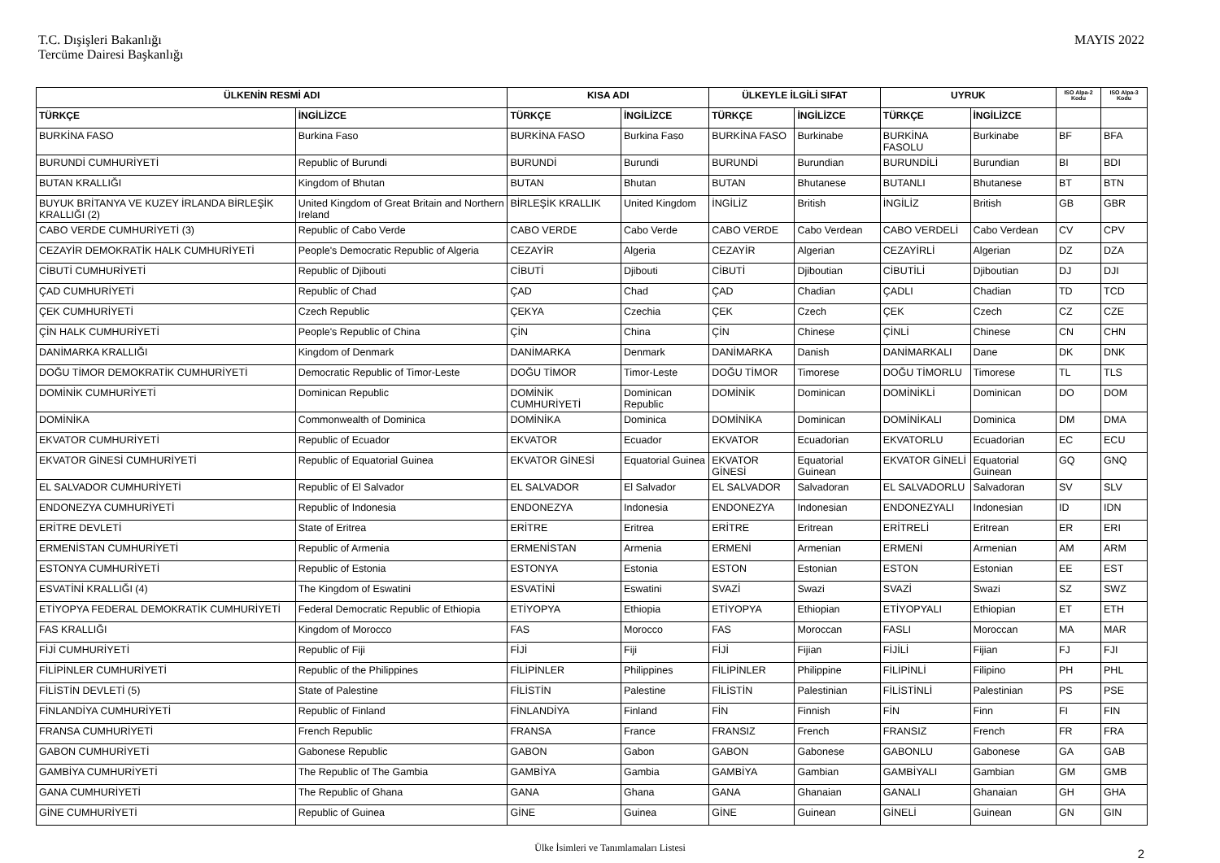T.C. Dışişleri Bakanlığı
Tercüme Dairesi Başkanlığı
MAYIS 2022
| ÜLKENİN RESMİ ADI | | KISA ADI | | ÜLKEYLE İLGİLİ SIFAT | | UYRUK | | ISO Alpa-2 Kodu | ISO Alpa-3 Kodu |
| --- | --- | --- | --- | --- | --- | --- | --- | --- | --- |
| TÜRKÇE | İNGİLİZCE | TÜRKÇE | İNGİLİZCE | TÜRKÇE | İNGİLİZCE | TÜRKÇE | İNGİLİZCE | | |
| BURKİNA FASO | Burkina Faso | BURKİNA FASO | Burkina Faso | BURKİNA FASO | Burkinabe | BURKİNA FASOLU | Burkinabe | BF | BFA |
| BURUNDİ CUMHURİYETİ | Republic of Burundi | BURUNDİ | Burundi | BURUNDİ | Burundian | BURUNDİLİ | Burundian | BI | BDI |
| BUTAN KRALLIĞI | Kingdom of Bhutan | BUTAN | Bhutan | BUTAN | Bhutanese | BUTANLI | Bhutanese | BT | BTN |
| BUYUK BRİTANYA VE KUZEY İRLANDA BİRLEŞİK KRALLIĞI (2) | United Kingdom of Great Britain and Northern Ireland | BİRLEŞİK KRALLIK | United Kingdom | İNGİLİZ | British | İNGİLİZ | British | GB | GBR |
| CABO VERDE CUMHURİYETİ (3) | Republic of Cabo Verde | CABO VERDE | Cabo Verde | CABO VERDE | Cabo Verdean | CABO VERDELİ | Cabo Verdean | CV | CPV |
| CEZAYİR DEMOKRATİK HALK CUMHURİYETİ | People's Democratic Republic of Algeria | CEZAYİR | Algeria | CEZAYİR | Algerian | CEZAYİRLİ | Algerian | DZ | DZA |
| CİBUTİ CUMHURİYETİ | Republic of Djibouti | CİBUTİ | Djibouti | CİBUTİ | Djiboutian | CİBUTİLİ | Djiboutian | DJ | DJI |
| ÇAD CUMHURİYETİ | Republic of Chad | ÇAD | Chad | ÇAD | Chadian | ÇADLI | Chadian | TD | TCD |
| ÇEK CUMHURİYETİ | Czech Republic | ÇEKYA | Czechia | ÇEK | Czech | ÇEK | Czech | CZ | CZE |
| ÇİN HALK CUMHURİYETİ | People's Republic of China | ÇİN | China | ÇİN | Chinese | ÇİNLİ | Chinese | CN | CHN |
| DANİMARKA KRALLIĞI | Kingdom of Denmark | DANİMARKA | Denmark | DANİMARKA | Danish | DANİMARKALI | Dane | DK | DNK |
| DOĞU TİMOR DEMOKRATİK CUMHURİYETİ | Democratic Republic of Timor-Leste | DOĞU TİMOR | Timor-Leste | DOĞU TİMOR | Timorese | DOĞU TİMORLU | Timorese | TL | TLS |
| DOMİNİK CUMHURİYETİ | Dominican Republic | DOMİNİK CUMHURİYETİ | Dominican Republic | DOMİNİK | Dominican | DOMİNİKLİ | Dominican | DO | DOM |
| DOMİNİKA | Commonwealth of Dominica | DOMİNİKA | Dominica | DOMİNİKA | Dominican | DOMİNİKALI | Dominica | DM | DMA |
| EKVATOR CUMHURİYETİ | Republic of Ecuador | EKVATOR | Ecuador | EKVATOR | Ecuadorian | EKVATORLU | Ecuadorian | EC | ECU |
| EKVATOR GİNESİ CUMHURİYETİ | Republic of Equatorial Guinea | EKVATOR GİNESİ | Equatorial Guinea | EKVATOR GİNESİ | Equatorial Guinean | EKVATOR GİNELİ | Equatorial Guinean | GQ | GNQ |
| EL SALVADOR CUMHURİYETİ | Republic of El Salvador | EL SALVADOR | El Salvador | EL SALVADOR | Salvadoran | EL SALVADORLU | Salvadoran | SV | SLV |
| ENDONEZYA CUMHURİYETİ | Republic of Indonesia | ENDONEZYA | Indonesia | ENDONEZYA | Indonesian | ENDONEZYALI | Indonesian | ID | IDN |
| ERİTRE DEVLETİ | State of Eritrea | ERİTRE | Eritrea | ERİTRE | Eritrean | ERİTRELİ | Eritrean | ER | ERI |
| ERMENİSTAN CUMHURİYETİ | Republic of Armenia | ERMENİSTAN | Armenia | ERMENİ | Armenian | ERMENİ | Armenian | AM | ARM |
| ESTONYA CUMHURİYETİ | Republic of Estonia | ESTONYA | Estonia | ESTON | Estonian | ESTON | Estonian | EE | EST |
| ESVATİNİ KRALLIĞI (4) | The Kingdom of Eswatini | ESVATİNİ | Eswatini | SVAZİ | Swazi | SVAZİ | Swazi | SZ | SWZ |
| ETİYOPYA FEDERAL DEMOKRATİK CUMHURİYETİ | Federal Democratic Republic of Ethiopia | ETİYOPYA | Ethiopia | ETİYOPYA | Ethiopian | ETİYOPYALI | Ethiopian | ET | ETH |
| FAS KRALLIĞI | Kingdom of Morocco | FAS | Morocco | FAS | Moroccan | FASLI | Moroccan | MA | MAR |
| FİJİ CUMHURİYETİ | Republic of Fiji | FİJİ | Fiji | FİJİ | Fijian | FİJİLİ | Fijian | FJ | FJI |
| FİLİPİNLER CUMHURİYETİ | Republic of the Philippines | FİLİPİNLER | Philippines | FİLİPİNLER | Philippine | FİLİPİNLİ | Filipino | PH | PHL |
| FİLİSTİN DEVLETİ (5) | State of Palestine | FİLİSTİN | Palestine | FİLİSTİN | Palestinian | FİLİSTİNLİ | Palestinian | PS | PSE |
| FİNLANDİYA CUMHURİYETİ | Republic of Finland | FİNLANDİYA | Finland | FİN | Finnish | FİN | Finn | FI | FIN |
| FRANSA CUMHURİYETİ | French Republic | FRANSA | France | FRANSIZ | French | FRANSIZ | French | FR | FRA |
| GABON CUMHURİYETİ | Gabonese Republic | GABON | Gabon | GABON | Gabonese | GABONLU | Gabonese | GA | GAB |
| GAMBİYA CUMHURİYETİ | The Republic of The Gambia | GAMBİYA | Gambia | GAMBİYA | Gambian | GAMBİYALI | Gambian | GM | GMB |
| GANA CUMHURİYETİ | The Republic of Ghana | GANA | Ghana | GANA | Ghanaian | GANALI | Ghanaian | GH | GHA |
| GİNE CUMHURİYETİ | Republic of Guinea | GİNE | Guinea | GİNE | Guinean | GİNELİ | Guinean | GN | GIN |
Ülke İsimleri ve Tanımlamaları Listesi 2